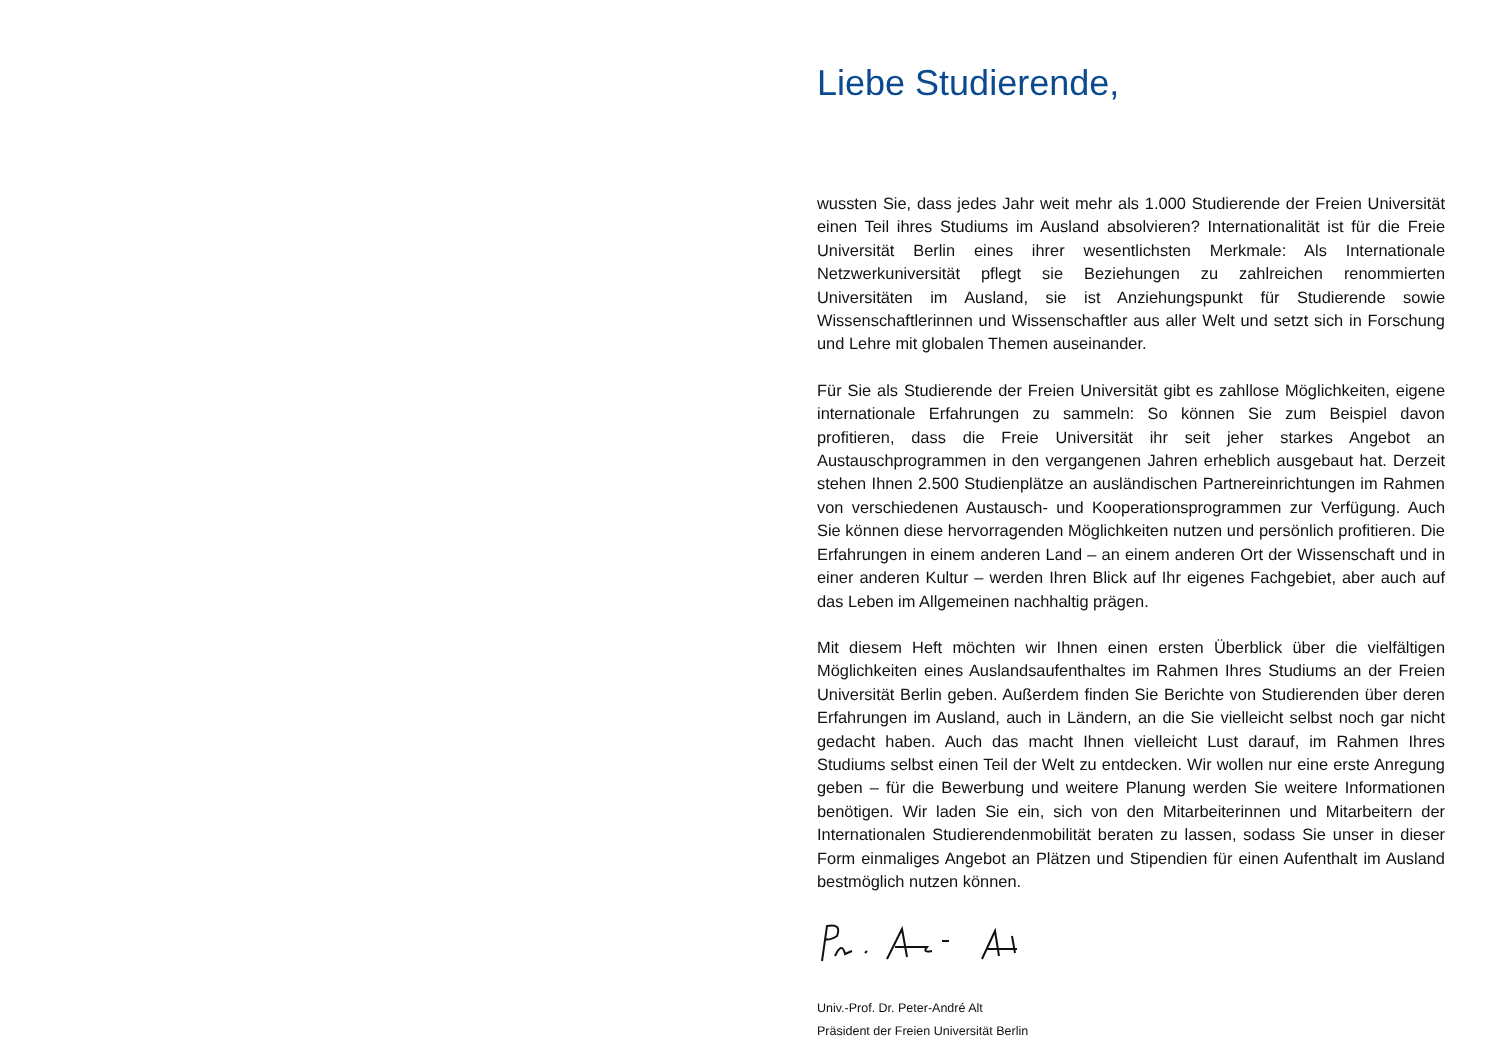Liebe Studierende,
wussten Sie, dass jedes Jahr weit mehr als 1.000 Studierende der Freien Universität einen Teil ihres Studiums im Ausland absolvieren? Internationalität ist für die Freie Universität Berlin eines ihrer wesentlichsten Merkmale: Als Internationale Netzwerkuniversität pflegt sie Beziehungen zu zahlreichen renommierten Universitäten im Ausland, sie ist Anziehungspunkt für Studierende sowie Wissenschaftlerinnen und Wissenschaftler aus aller Welt und setzt sich in Forschung und Lehre mit globalen Themen auseinander.
Für Sie als Studierende der Freien Universität gibt es zahllose Möglichkeiten, eigene internationale Erfahrungen zu sammeln: So können Sie zum Beispiel davon profitieren, dass die Freie Universität ihr seit jeher starkes Angebot an Austauschprogrammen in den vergangenen Jahren erheblich ausgebaut hat. Derzeit stehen Ihnen 2.500 Studienplätze an ausländischen Partnereinrichtungen im Rahmen von verschiedenen Austausch- und Kooperationsprogrammen zur Verfügung. Auch Sie können diese hervorragenden Möglichkeiten nutzen und persönlich profitieren. Die Erfahrungen in einem anderen Land – an einem anderen Ort der Wissenschaft und in einer anderen Kultur – werden Ihren Blick auf Ihr eigenes Fachgebiet, aber auch auf das Leben im Allgemeinen nachhaltig prägen.
Mit diesem Heft möchten wir Ihnen einen ersten Überblick über die vielfältigen Möglichkeiten eines Auslandsaufenthaltes im Rahmen Ihres Studiums an der Freien Universität Berlin geben. Außerdem finden Sie Berichte von Studierenden über deren Erfahrungen im Ausland, auch in Ländern, an die Sie vielleicht selbst noch gar nicht gedacht haben. Auch das macht Ihnen vielleicht Lust darauf, im Rahmen Ihres Studiums selbst einen Teil der Welt zu entdecken. Wir wollen nur eine erste Anregung geben – für die Bewerbung und weitere Planung werden Sie weitere Informationen benötigen. Wir laden Sie ein, sich von den Mitarbeiterinnen und Mitarbeitern der Internationalen Studierendenmobilität beraten zu lassen, sodass Sie unser in dieser Form einmaliges Angebot an Plätzen und Stipendien für einen Aufenthalt im Ausland bestmöglich nutzen können.
Univ.-Prof. Dr. Peter-André Alt
Präsident der Freien Universität Berlin